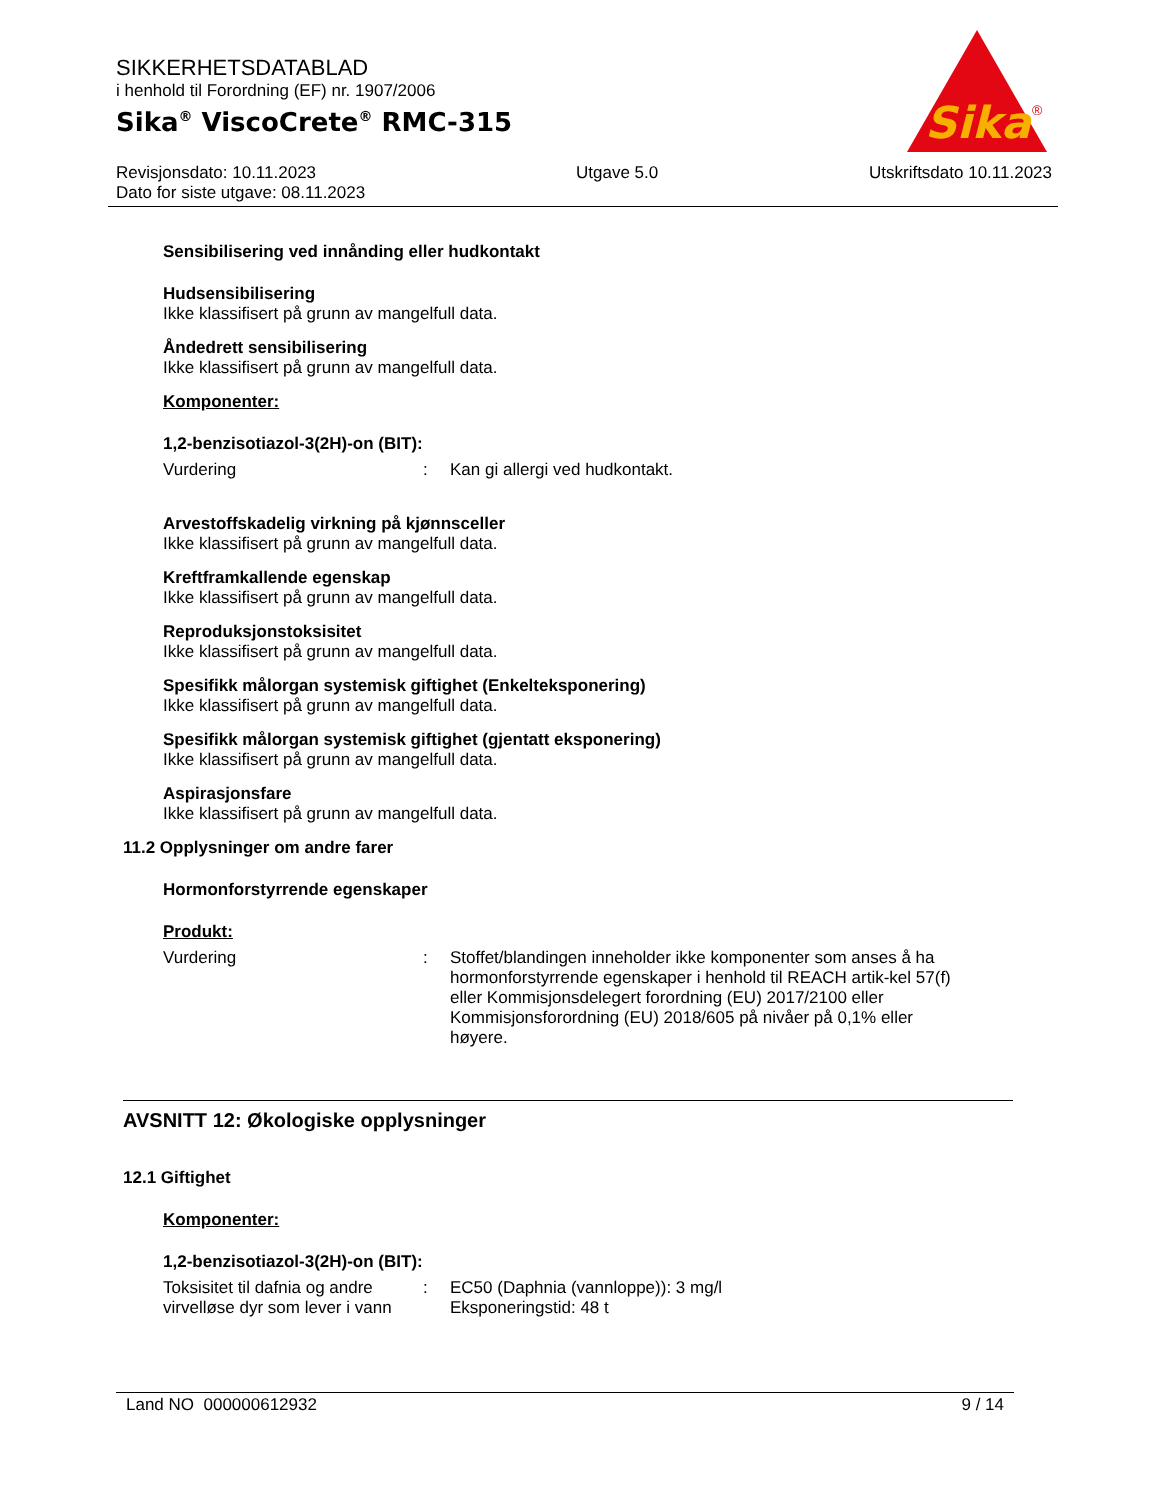SIKKERHETSDATABLAD
i henhold til Forordning (EF) nr. 1907/2006
Sika<sup>®</sup> ViscoCrete<sup>®</sup> RMC-315
Sika
®
Revisjonsdato: 10.11.2023
Dato for siste utgave: 08.11.2023
Utgave 5.0 Utskriftsdato 10.11.2023
Sensibilisering ved innånding eller hudkontakt
Hudsensibilisering
Ikke klassifisert på grunn av mangelfull data.
Åndedrett sensibilisering
Ikke klassifisert på grunn av mangelfull data.
Komponenter:
1,2-benzisotiazol-3(2H)-on (BIT):
Vurdering : Kan gi allergi ved hudkontakt.
Arvestoffskadelig virkning på kjønnsceller
Ikke klassifisert på grunn av mangelfull data.
Kreftframkallende egenskap
Ikke klassifisert på grunn av mangelfull data.
Reproduksjonstoksisitet
Ikke klassifisert på grunn av mangelfull data.
Spesifikk målorgan systemisk giftighet (Enkelteksponering)
Ikke klassifisert på grunn av mangelfull data.
Spesifikk målorgan systemisk giftighet (gjentatt eksponering)
Ikke klassifisert på grunn av mangelfull data.
Aspirasjonsfare
Ikke klassifisert på grunn av mangelfull data.
11.2 Opplysninger om andre farer
Hormonforstyrrende egenskaper
Produkt:
Vurdering : Stoffet/blandingen inneholder ikke komponenter som anses å ha hormonforstyrrende egenskaper i henhold til REACH artik-kel 57(f) eller Kommisjonsdelegert forordning (EU) 2017/2100 eller Kommisjonsforordning (EU) 2018/605 på nivåer på 0,1% eller høyere.
AVSNITT 12: Økologiske opplysninger
12.1 Giftighet
Komponenter:
1,2-benzisotiazol-3(2H)-on (BIT):
Toksisitet til dafnia og andre virvelløse dyr som lever i vann
: EC50 (Daphnia (vannloppe)): 3 mg/l
Eksponeringstid: 48 t
Land NO 000000612932 9 / 14